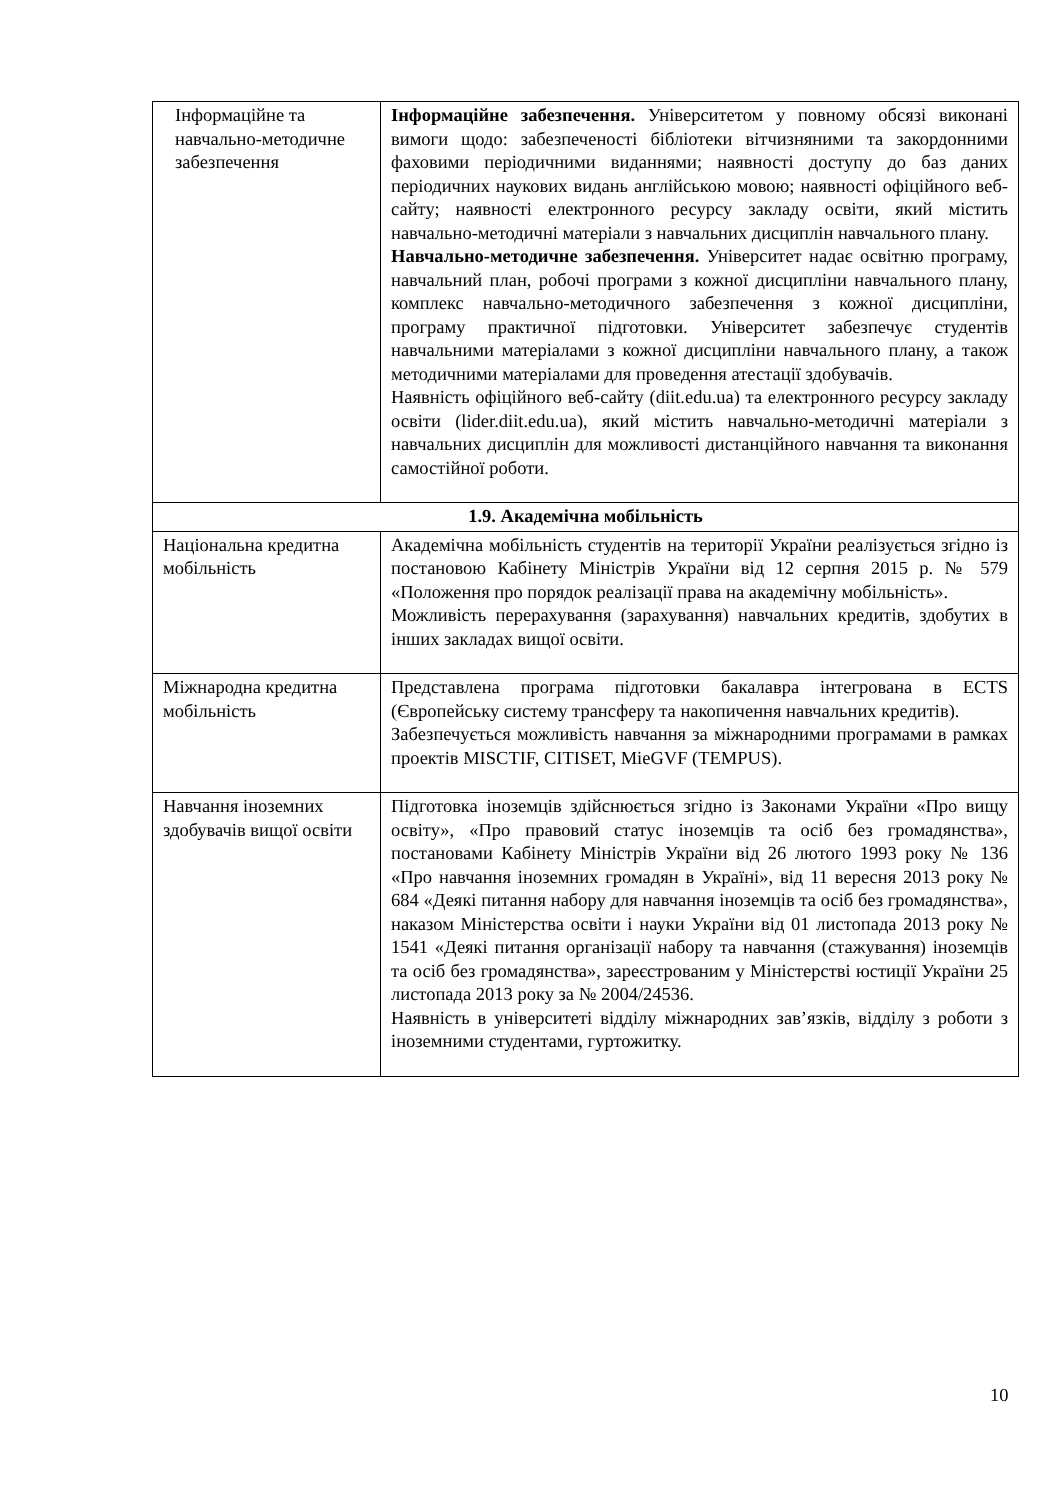| Інформаційне та навчально-методичне забезпечення | Інформаційне забезпечення. Університетом у повному обсязі виконані вимоги щодо: забезпеченості бібліотеки вітчизняними та закордонними фаховими періодичними виданнями; наявності доступу до баз даних періодичних наукових видань англійською мовою; наявності офіційного веб-сайту; наявності електронного ресурсу закладу освіти, який містить навчально-методичні матеріали з навчальних дисциплін навчального плану. Навчально-методичне забезпечення. Університет надає освітню програму, навчальний план, робочі програми з кожної дисципліни навчального плану, комплекс навчально-методичного забезпечення з кожної дисципліни, програму практичної підготовки. Університет забезпечує студентів навчальними матеріалами з кожної дисципліни навчального плану, а також методичними матеріалами для проведення атестації здобувачів. Наявність офіційного веб-сайту (diit.edu.ua) та електронного ресурсу закладу освіти (lider.diit.edu.ua), який містить навчально-методичні матеріали з навчальних дисциплін для можливості дистанційного навчання та виконання самостійної роботи. |
| 1.9. Академічна мобільність | |
| Національна кредитна мобільність | Академічна мобільність студентів на території України реалізується згідно із постановою Кабінету Міністрів України від 12 серпня 2015 р. № 579 «Положення про порядок реалізації права на академічну мобільність». Можливість перерахування (зарахування) навчальних кредитів, здобутих в інших закладах вищої освіти. |
| Міжнародна кредитна мобільність | Представлена програма підготовки бакалавра інтегрована в ECTS (Європейську систему трансферу та накопичення навчальних кредитів). Забезпечується можливість навчання за міжнародними програмами в рамках проектів MISCTIF, CITISET, MieGVF (TEMPUS). |
| Навчання іноземних здобувачів вищої освіти | Підготовка іноземців здійснюється згідно із Законами України «Про вищу освіту», «Про правовий статус іноземців та осіб без громадянства», постановами Кабінету Міністрів України від 26 лютого 1993 року № 136 «Про навчання іноземних громадян в Україні», від 11 вересня 2013 року № 684 «Деякі питання набору для навчання іноземців та осіб без громадянства», наказом Міністерства освіти і науки України від 01 листопада 2013 року № 1541 «Деякі питання організації набору та навчання (стажування) іноземців та осіб без громадянства», зареєстрованим у Міністерстві юстиції України 25 листопада 2013 року за № 2004/24536. Наявність в університеті відділу міжнародних зав’язків, відділу з роботи з іноземними студентами, гуртожитку. |
10